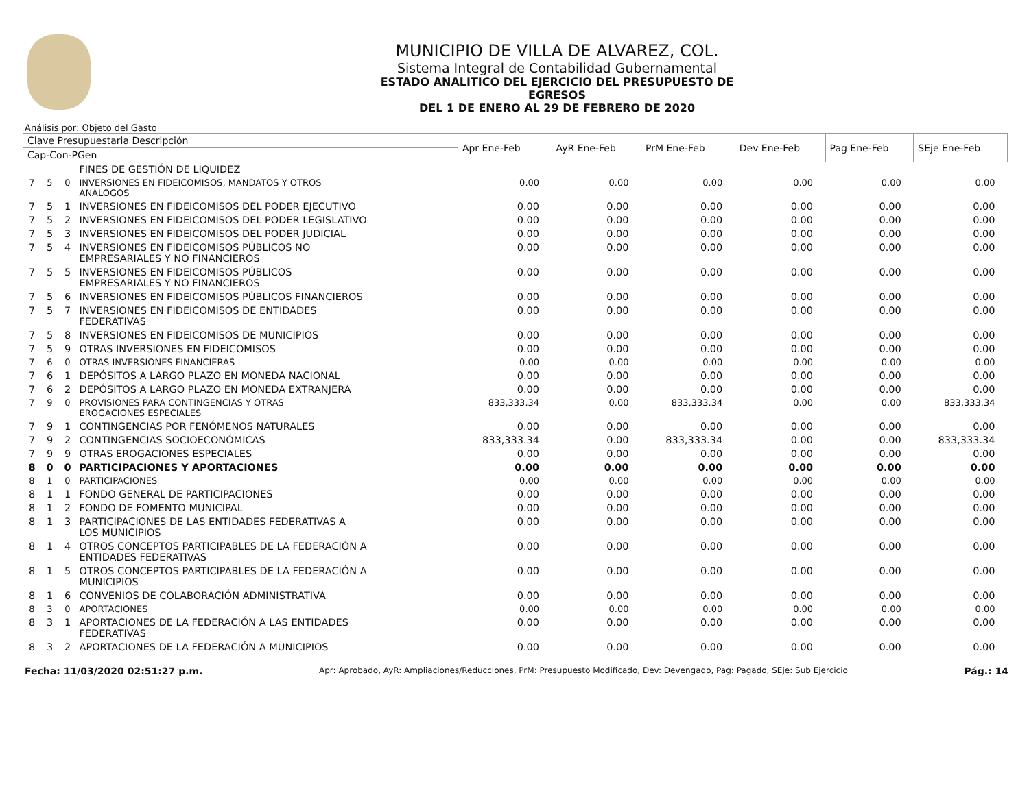MUNICIPIO DE VILLA DE ALVAREZ, COL.
Sistema Integral de Contabilidad Gubernamental
ESTADO ANALITICO DEL EJERCICIO DEL PRESUPUESTO DE EGRESOS
DEL 1 DE ENERO AL 29 DE FEBRERO DE 2020
Análisis por: Objeto del Gasto
| Clave Presupuestaria Descripción | | | | Apr Ene-Feb | AyR Ene-Feb | PrM Ene-Feb | Dev Ene-Feb | Pag Ene-Feb | SEje Ene-Feb |
| --- | --- | --- | --- | --- | --- | --- | --- | --- | --- |
| Cap-Con-PGen | | | | | | | | | |
| | | | FINES DE GESTIÓN DE LIQUIDEZ | | | | | | |
| 7 | 5 | 0 | INVERSIONES EN FIDEICOMISOS, MANDATOS Y OTROS ANALOGOS | 0.00 | 0.00 | 0.00 | 0.00 | 0.00 | 0.00 |
| 7 | 5 | 1 | INVERSIONES EN FIDEICOMISOS DEL PODER EJECUTIVO | 0.00 | 0.00 | 0.00 | 0.00 | 0.00 | 0.00 |
| 7 | 5 | 2 | INVERSIONES EN FIDEICOMISOS DEL PODER LEGISLATIVO | 0.00 | 0.00 | 0.00 | 0.00 | 0.00 | 0.00 |
| 7 | 5 | 3 | INVERSIONES EN FIDEICOMISOS DEL PODER JUDICIAL | 0.00 | 0.00 | 0.00 | 0.00 | 0.00 | 0.00 |
| 7 | 5 | 4 | INVERSIONES EN FIDEICOMISOS PÚBLICOS NO EMPRESARIALES Y NO FINANCIEROS | 0.00 | 0.00 | 0.00 | 0.00 | 0.00 | 0.00 |
| 7 | 5 | 5 | INVERSIONES EN FIDEICOMISOS PÚBLICOS EMPRESARIALES Y NO FINANCIEROS | 0.00 | 0.00 | 0.00 | 0.00 | 0.00 | 0.00 |
| 7 | 5 | 6 | INVERSIONES EN FIDEICOMISOS PÚBLICOS FINANCIEROS | 0.00 | 0.00 | 0.00 | 0.00 | 0.00 | 0.00 |
| 7 | 5 | 7 | INVERSIONES EN FIDEICOMISOS DE ENTIDADES FEDERATIVAS | 0.00 | 0.00 | 0.00 | 0.00 | 0.00 | 0.00 |
| 7 | 5 | 8 | INVERSIONES EN FIDEICOMISOS DE MUNICIPIOS | 0.00 | 0.00 | 0.00 | 0.00 | 0.00 | 0.00 |
| 7 | 5 | 9 | OTRAS INVERSIONES EN FIDEICOMISOS | 0.00 | 0.00 | 0.00 | 0.00 | 0.00 | 0.00 |
| 7 | 6 | 0 | OTRAS INVERSIONES FINANCIERAS | 0.00 | 0.00 | 0.00 | 0.00 | 0.00 | 0.00 |
| 7 | 6 | 1 | DEPÓSITOS A LARGO PLAZO EN MONEDA NACIONAL | 0.00 | 0.00 | 0.00 | 0.00 | 0.00 | 0.00 |
| 7 | 6 | 2 | DEPÓSITOS A LARGO PLAZO EN MONEDA EXTRANJERA | 0.00 | 0.00 | 0.00 | 0.00 | 0.00 | 0.00 |
| 7 | 9 | 0 | PROVISIONES PARA CONTINGENCIAS Y OTRAS EROGACIONES ESPECIALES | 833,333.34 | 0.00 | 833,333.34 | 0.00 | 0.00 | 833,333.34 |
| 7 | 9 | 1 | CONTINGENCIAS POR FENÓMENOS NATURALES | 0.00 | 0.00 | 0.00 | 0.00 | 0.00 | 0.00 |
| 7 | 9 | 2 | CONTINGENCIAS SOCIOECONÓMICAS | 833,333.34 | 0.00 | 833,333.34 | 0.00 | 0.00 | 833,333.34 |
| 7 | 9 | 9 | OTRAS EROGACIONES ESPECIALES | 0.00 | 0.00 | 0.00 | 0.00 | 0.00 | 0.00 |
| 8 | 0 | 0 | PARTICIPACIONES Y APORTACIONES | 0.00 | 0.00 | 0.00 | 0.00 | 0.00 | 0.00 |
| 8 | 1 | 0 | PARTICIPACIONES | 0.00 | 0.00 | 0.00 | 0.00 | 0.00 | 0.00 |
| 8 | 1 | 1 | FONDO GENERAL DE PARTICIPACIONES | 0.00 | 0.00 | 0.00 | 0.00 | 0.00 | 0.00 |
| 8 | 1 | 2 | FONDO DE FOMENTO MUNICIPAL | 0.00 | 0.00 | 0.00 | 0.00 | 0.00 | 0.00 |
| 8 | 1 | 3 | PARTICIPACIONES DE LAS ENTIDADES FEDERATIVAS A LOS MUNICIPIOS | 0.00 | 0.00 | 0.00 | 0.00 | 0.00 | 0.00 |
| 8 | 1 | 4 | OTROS CONCEPTOS PARTICIPABLES DE LA FEDERACIÓN A ENTIDADES FEDERATIVAS | 0.00 | 0.00 | 0.00 | 0.00 | 0.00 | 0.00 |
| 8 | 1 | 5 | OTROS CONCEPTOS PARTICIPABLES DE LA FEDERACIÓN A MUNICIPIOS | 0.00 | 0.00 | 0.00 | 0.00 | 0.00 | 0.00 |
| 8 | 1 | 6 | CONVENIOS DE COLABORACIÓN ADMINISTRATIVA | 0.00 | 0.00 | 0.00 | 0.00 | 0.00 | 0.00 |
| 8 | 3 | 0 | APORTACIONES | 0.00 | 0.00 | 0.00 | 0.00 | 0.00 | 0.00 |
| 8 | 3 | 1 | APORTACIONES DE LA FEDERACIÓN A LAS ENTIDADES FEDERATIVAS | 0.00 | 0.00 | 0.00 | 0.00 | 0.00 | 0.00 |
| 8 | 3 | 2 | APORTACIONES DE LA FEDERACIÓN A MUNICIPIOS | 0.00 | 0.00 | 0.00 | 0.00 | 0.00 | 0.00 |
Fecha: 11/03/2020 02:51:27 p.m. Apr: Aprobado, AyR: Ampliaciones/Reducciones, PrM: Presupuesto Modificado, Dev: Devengado, Pag: Pagado, SEje: Sub Ejercicio Pág.: 14